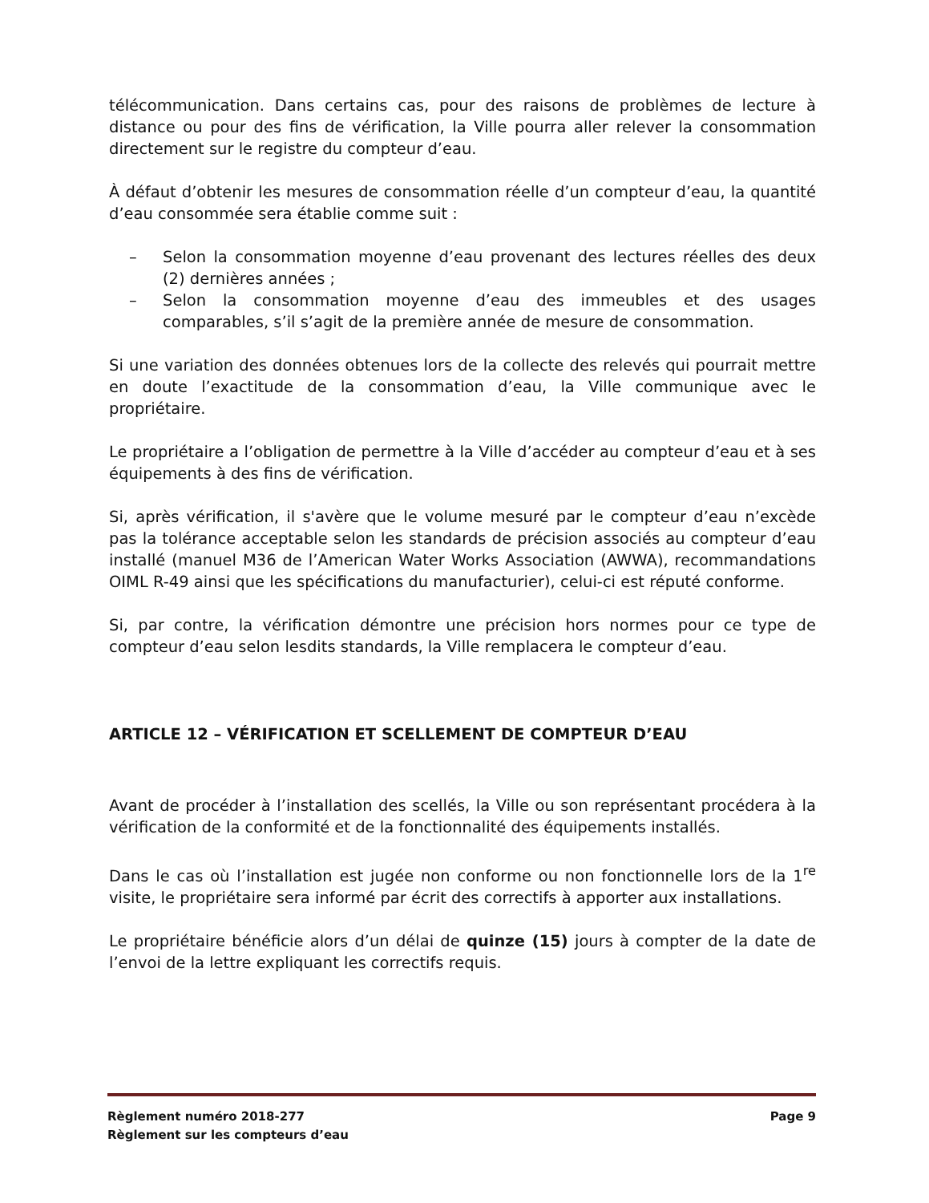télécommunication. Dans certains cas, pour des raisons de problèmes de lecture à distance ou pour des fins de vérification, la Ville pourra aller relever la consommation directement sur le registre du compteur d’eau.
À défaut d’obtenir les mesures de consommation réelle d’un compteur d’eau, la quantité d’eau consommée sera établie comme suit :
– Selon la consommation moyenne d’eau provenant des lectures réelles des deux (2) dernières années ;
– Selon la consommation moyenne d’eau des immeubles et des usages comparables, s’il s’agit de la première année de mesure de consommation.
Si une variation des données obtenues lors de la collecte des relevés qui pourrait mettre en doute l’exactitude de la consommation d’eau, la Ville communique avec le propriétaire.
Le propriétaire a l’obligation de permettre à la Ville d’accéder au compteur d’eau et à ses équipements à des fins de vérification.
Si, après vérification, il s'avère que le volume mesuré par le compteur d’eau n’excède pas la tolérance acceptable selon les standards de précision associés au compteur d’eau installé (manuel M36 de l’American Water Works Association (AWWA), recommandations OIML R-49 ainsi que les spécifications du manufacturier), celui-ci est réputé conforme.
Si, par contre, la vérification démontre une précision hors normes pour ce type de compteur d’eau selon lesdits standards, la Ville remplacera le compteur d’eau.
ARTICLE 12 – VÉRIFICATION ET SCELLEMENT DE COMPTEUR D’EAU
Avant de procéder à l’installation des scellés, la Ville ou son représentant procédera à la vérification de la conformité et de la fonctionnalité des équipements installés.
Dans le cas où l’installation est jugée non conforme ou non fonctionnelle lors de la 1<sup>re</sup> visite, le propriétaire sera informé par écrit des correctifs à apporter aux installations.
Le propriétaire bénéficie alors d’un délai de quinze (15) jours à compter de la date de l’envoi de la lettre expliquant les correctifs requis.
Règlement numéro 2018-277 Page 9
Règlement sur les compteurs d’eau